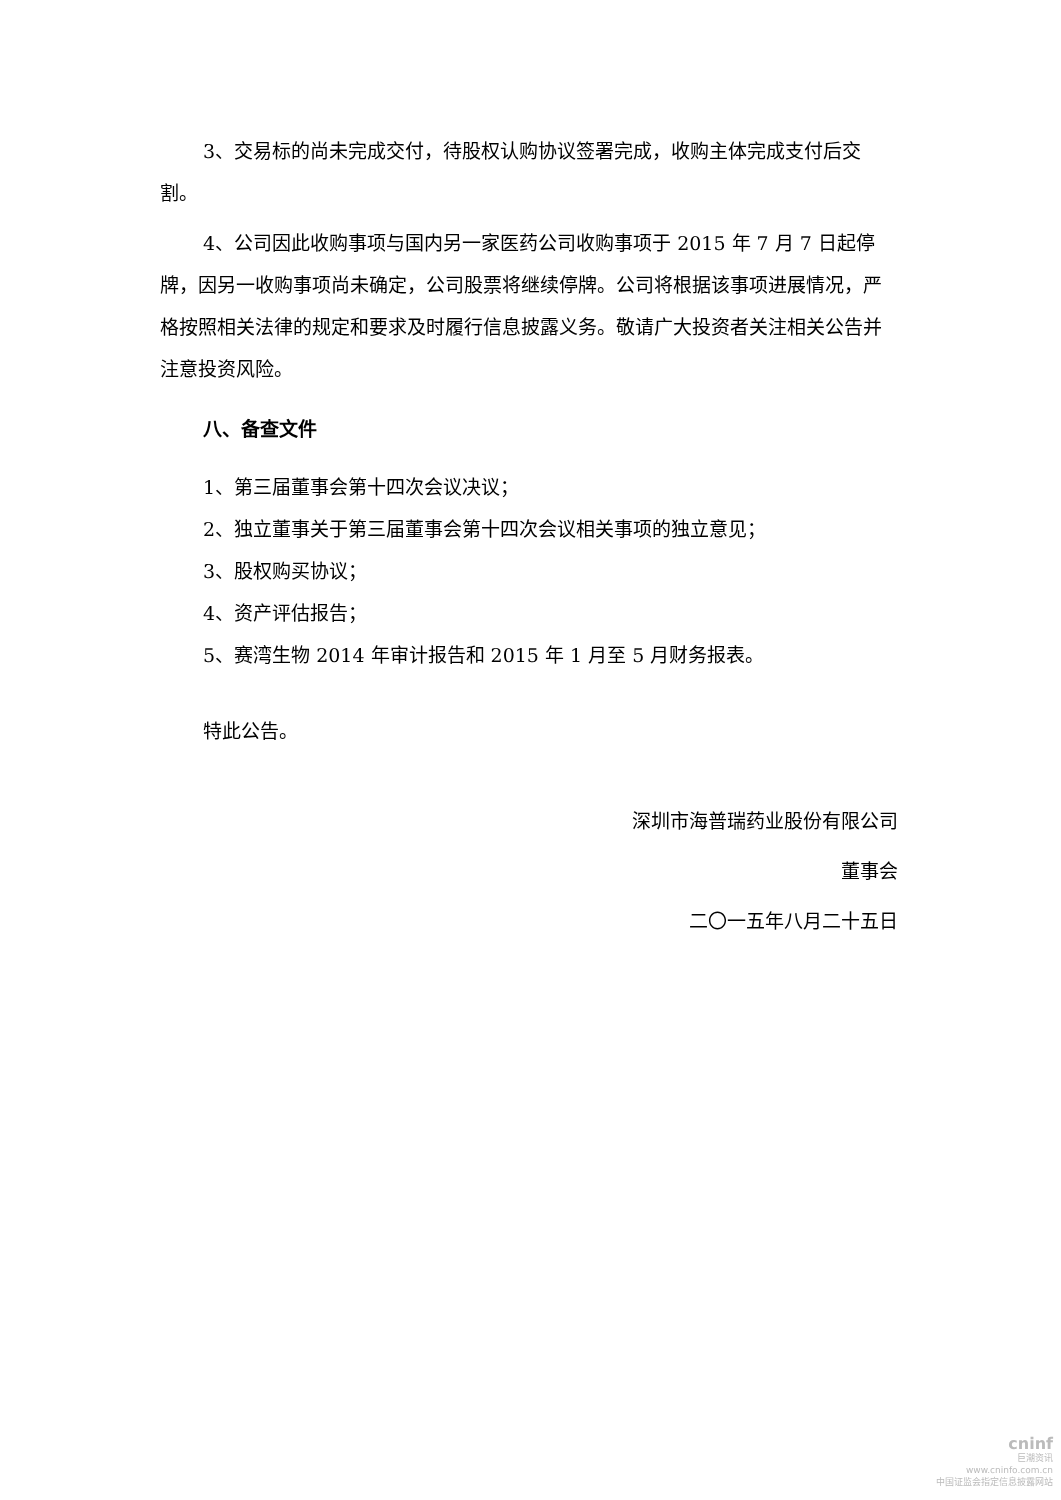3、交易标的尚未完成交付，待股权认购协议签署完成，收购主体完成支付后交割。
4、公司因此收购事项与国内另一家医药公司收购事项于 2015 年 7 月 7 日起停牌，因另一收购事项尚未确定，公司股票将继续停牌。公司将根据该事项进展情况，严格按照相关法律的规定和要求及时履行信息披露义务。敬请广大投资者关注相关公告并注意投资风险。
八、备查文件
1、第三届董事会第十四次会议决议；
2、独立董事关于第三届董事会第十四次会议相关事项的独立意见；
3、股权购买协议；
4、资产评估报告；
5、赛湾生物 2014 年审计报告和 2015 年 1 月至 5 月财务报表。
特此公告。
深圳市海普瑞药业股份有限公司
董事会
二〇一五年八月二十五日
cninf
巨潮资讯
www.cninfo.com.cn
中国证监会指定信息披露网站